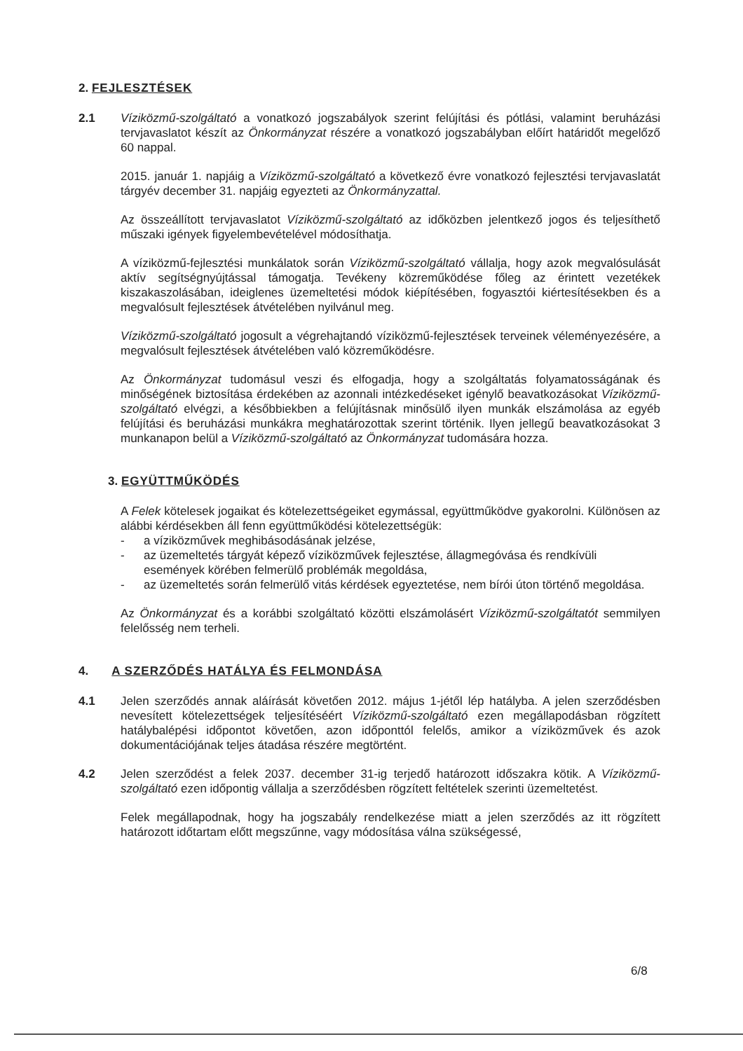2. FEJLESZTÉSEK
2.1 Víziközmű-szolgáltató a vonatkozó jogszabályok szerint felújítási és pótlási, valamint beruházási tervjavaslatot készít az Önkormányzat részére a vonatkozó jogszabályban előírt határidőt megelőző 60 nappal.
2015. január 1. napjáig a Víziközmű-szolgáltató a következő évre vonatkozó fejlesztési tervjavaslatát tárgyév december 31. napjáig egyezteti az Önkormányzattal.
Az összeállított tervjavaslatot Víziközmű-szolgáltató az időközben jelentkező jogos és teljesíthető műszaki igények figyelembevételével módosíthatja.
A víziközmű-fejlesztési munkálatok során Víziközmű-szolgáltató vállalja, hogy azok megvalósulását aktív segítségnyújtással támogatja. Tevékeny közreműködése főleg az érintett vezetékek kiszakaszolásában, ideiglenes üzemeltetési módok kiépítésében, fogyasztói kiértesítésekben és a megvalósult fejlesztések átvételében nyilvánul meg.
Víziközmű-szolgáltató jogosult a végrehajtandó víziközmű-fejlesztések terveinek véleményezésére, a megvalósult fejlesztések átvételében való közreműködésre.
Az Önkormányzat tudomásul veszi és elfogadja, hogy a szolgáltatás folyamatosságának és minőségének biztosítása érdekében az azonnali intézkedéseket igénylő beavatkozásokat Víziközmű-szolgáltató elvégzi, a későbbiekben a felújításnak minősülő ilyen munkák elszámolása az egyéb felújítási és beruházási munkákra meghatározottak szerint történik. Ilyen jellegű beavatkozásokat 3 munkanapon belül a Víziközmű-szolgáltató az Önkormányzat tudomására hozza.
3. EGYÜTTMŰKÖDÉS
A Felek kötelesek jogaikat és kötelezettségeiket egymással, együttműködve gyakorolni. Különösen az alábbi kérdésekben áll fenn együttműködési kötelezettségük:
- a víziközművek meghibásodásának jelzése,
- az üzemeltetés tárgyát képező víziközművek fejlesztése, állagmegóvása és rendkívüli események körében felmerülő problémák megoldása,
- az üzemeltetés során felmerülő vitás kérdések egyeztetése, nem bírói úton történő megoldása.
Az Önkormányzat és a korábbi szolgáltató közötti elszámolásért Víziközmű-szolgáltatót semmilyen felelősség nem terheli.
4. A SZERZŐDÉS HATÁLYA ÉS FELMONDÁSA
4.1 Jelen szerződés annak aláírását követően 2012. május 1-jétől lép hatályba. A jelen szerződésben nevesített kötelezettségek teljesítéséért Víziközmű-szolgáltató ezen megállapodásban rögzített hatálybalépési időpontot követően, azon időponttól felelős, amikor a víziközművek és azok dokumentációjának teljes átadása részére megtörtént.
4.2 Jelen szerződést a felek 2037. december 31-ig terjedő határozott időszakra kötik. A Víziközmű-szolgáltató ezen időpontig vállalja a szerződésben rögzített feltételek szerinti üzemeltetést.
Felek megállapodnak, hogy ha jogszabály rendelkezése miatt a jelen szerződés az itt rögzített határozott időtartam előtt megszűnne, vagy módosítása válna szükségessé,
6/8